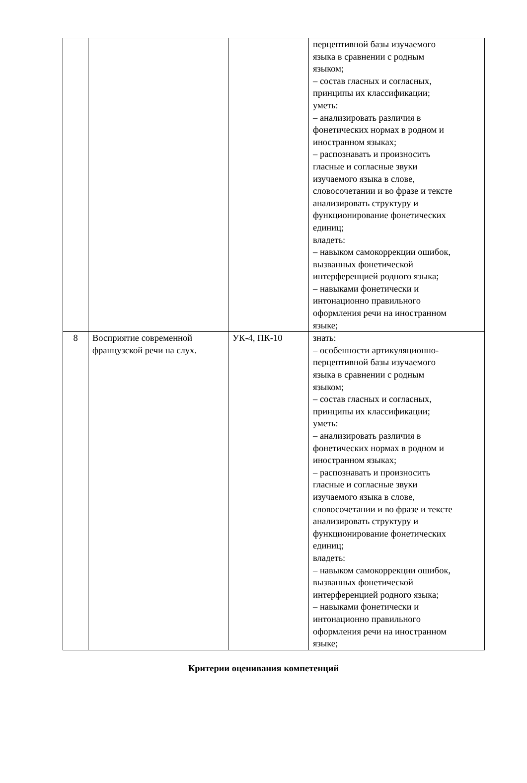| | | | перцептивной базы изучаемого языка в сравнении с родным языком; – состав гласных и согласных, принципы их классификации; уметь: – анализировать различия в фонетических нормах в родном и иностранном языках; – распознавать и произносить гласные и согласные звуки изучаемого языка в слове, словосочетании и во фразе и тексте анализировать структуру и функционирование фонетических единиц; владеть: – навыком самокоррекции ошибок, вызванных фонетической интерференцией родного языка; – навыками фонетически и интонационно правильного оформления речи на иностранном языке; |
| 8 | Восприятие современной французской речи на слух. | УК-4, ПК-10 | знать: – особенности артикуляционно- перцептивной базы изучаемого языка в сравнении с родным языком; – состав гласных и согласных, принципы их классификации; уметь: – анализировать различия в фонетических нормах в родном и иностранном языках; – распознавать и произносить гласные и согласные звуки изучаемого языка в слове, словосочетании и во фразе и тексте анализировать структуру и функционирование фонетических единиц; владеть: – навыком самокоррекции ошибок, вызванных фонетической интерференцией родного языка; – навыками фонетически и интонационно правильного оформления речи на иностранном языке; |
Критерии оценивания компетенций